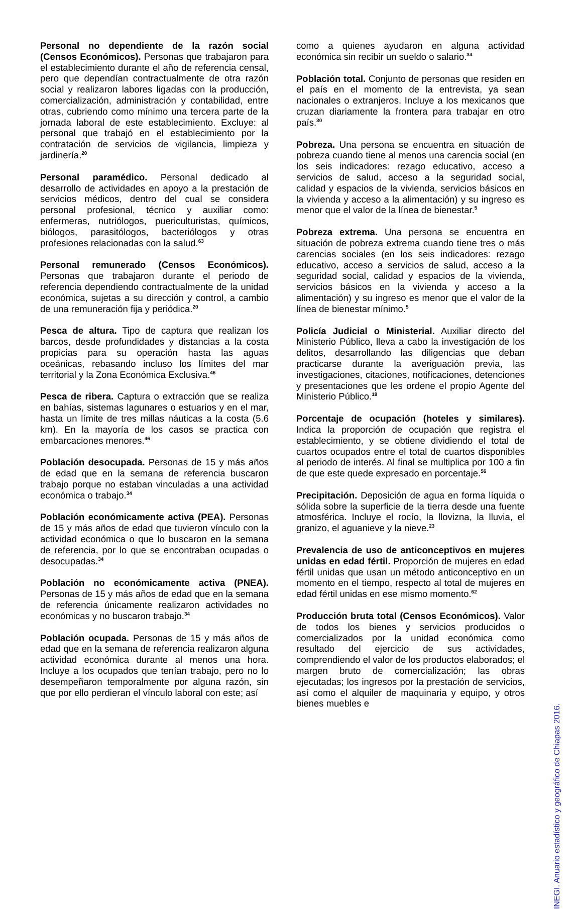Personal no dependiente de la razón social (Censos Económicos). Personas que trabajaron para el establecimiento durante el año de referencia censal, pero que dependían contractualmente de otra razón social y realizaron labores ligadas con la producción, comercialización, administración y contabilidad, entre otras, cubriendo como mínimo una tercera parte de la jornada laboral de este establecimiento. Excluye: al personal que trabajó en el establecimiento por la contratación de servicios de vigilancia, limpieza y jardinería.<sup>20</sup>
Personal paramédico. Personal dedicado al desarrollo de actividades en apoyo a la prestación de servicios médicos, dentro del cual se considera personal profesional, técnico y auxiliar como: enfermeras, nutriólogos, puericulturistas, químicos, biólogos, parasitólogos, bacteriólogos y otras profesiones relacionadas con la salud.<sup>63</sup>
Personal remunerado (Censos Económicos). Personas que trabajaron durante el periodo de referencia dependiendo contractualmente de la unidad económica, sujetas a su dirección y control, a cambio de una remuneración fija y periódica.<sup>20</sup>
Pesca de altura. Tipo de captura que realizan los barcos, desde profundidades y distancias a la costa propicias para su operación hasta las aguas oceánicas, rebasando incluso los límites del mar territorial y la Zona Económica Exclusiva.<sup>46</sup>
Pesca de ribera. Captura o extracción que se realiza en bahías, sistemas lagunares o estuarios y en el mar, hasta un límite de tres millas náuticas a la costa (5.6 km). En la mayoría de los casos se practica con embarcaciones menores.<sup>46</sup>
Población desocupada. Personas de 15 y más años de edad que en la semana de referencia buscaron trabajo porque no estaban vinculadas a una actividad económica o trabajo.<sup>34</sup>
Población económicamente activa (PEA). Personas de 15 y más años de edad que tuvieron vínculo con la actividad económica o que lo buscaron en la semana de referencia, por lo que se encontraban ocupadas o desocupadas.<sup>34</sup>
Población no económicamente activa (PNEA). Personas de 15 y más años de edad que en la semana de referencia únicamente realizaron actividades no económicas y no buscaron trabajo.<sup>34</sup>
Población ocupada. Personas de 15 y más años de edad que en la semana de referencia realizaron alguna actividad económica durante al menos una hora. Incluye a los ocupados que tenían trabajo, pero no lo desempeñaron temporalmente por alguna razón, sin que por ello perdieran el vínculo laboral con este; así
como a quienes ayudaron en alguna actividad económica sin recibir un sueldo o salario.<sup>34</sup>
Población total. Conjunto de personas que residen en el país en el momento de la entrevista, ya sean nacionales o extranjeros. Incluye a los mexicanos que cruzan diariamente la frontera para trabajar en otro país.<sup>30</sup>
Pobreza. Una persona se encuentra en situación de pobreza cuando tiene al menos una carencia social (en los seis indicadores: rezago educativo, acceso a servicios de salud, acceso a la seguridad social, calidad y espacios de la vivienda, servicios básicos en la vivienda y acceso a la alimentación) y su ingreso es menor que el valor de la línea de bienestar.<sup>5</sup>
Pobreza extrema. Una persona se encuentra en situación de pobreza extrema cuando tiene tres o más carencias sociales (en los seis indicadores: rezago educativo, acceso a servicios de salud, acceso a la seguridad social, calidad y espacios de la vivienda, servicios básicos en la vivienda y acceso a la alimentación) y su ingreso es menor que el valor de la línea de bienestar mínimo.<sup>5</sup>
Policía Judicial o Ministerial. Auxiliar directo del Ministerio Público, lleva a cabo la investigación de los delitos, desarrollando las diligencias que deban practicarse durante la averiguación previa, las investigaciones, citaciones, notificaciones, detenciones y presentaciones que les ordene el propio Agente del Ministerio Público.<sup>19</sup>
Porcentaje de ocupación (hoteles y similares). Indica la proporción de ocupación que registra el establecimiento, y se obtiene dividiendo el total de cuartos ocupados entre el total de cuartos disponibles al periodo de interés. Al final se multiplica por 100 a fin de que este quede expresado en porcentaje.<sup>56</sup>
Precipitación. Deposición de agua en forma líquida o sólida sobre la superficie de la tierra desde una fuente atmosférica. Incluye el rocío, la llovizna, la lluvia, el granizo, el aguanieve y la nieve.<sup>23</sup>
Prevalencia de uso de anticonceptivos en mujeres unidas en edad fértil. Proporción de mujeres en edad fértil unidas que usan un método anticonceptivo en un momento en el tiempo, respecto al total de mujeres en edad fértil unidas en ese mismo momento.<sup>62</sup>
Producción bruta total (Censos Económicos). Valor de todos los bienes y servicios producidos o comercializados por la unidad económica como resultado del ejercicio de sus actividades, comprendiendo el valor de los productos elaborados; el margen bruto de comercialización; las obras ejecutadas; los ingresos por la prestación de servicios, así como el alquiler de maquinaria y equipo, y otros bienes muebles e
INEGI. Anuario estadístico y geográfico de Chiapas 2016.